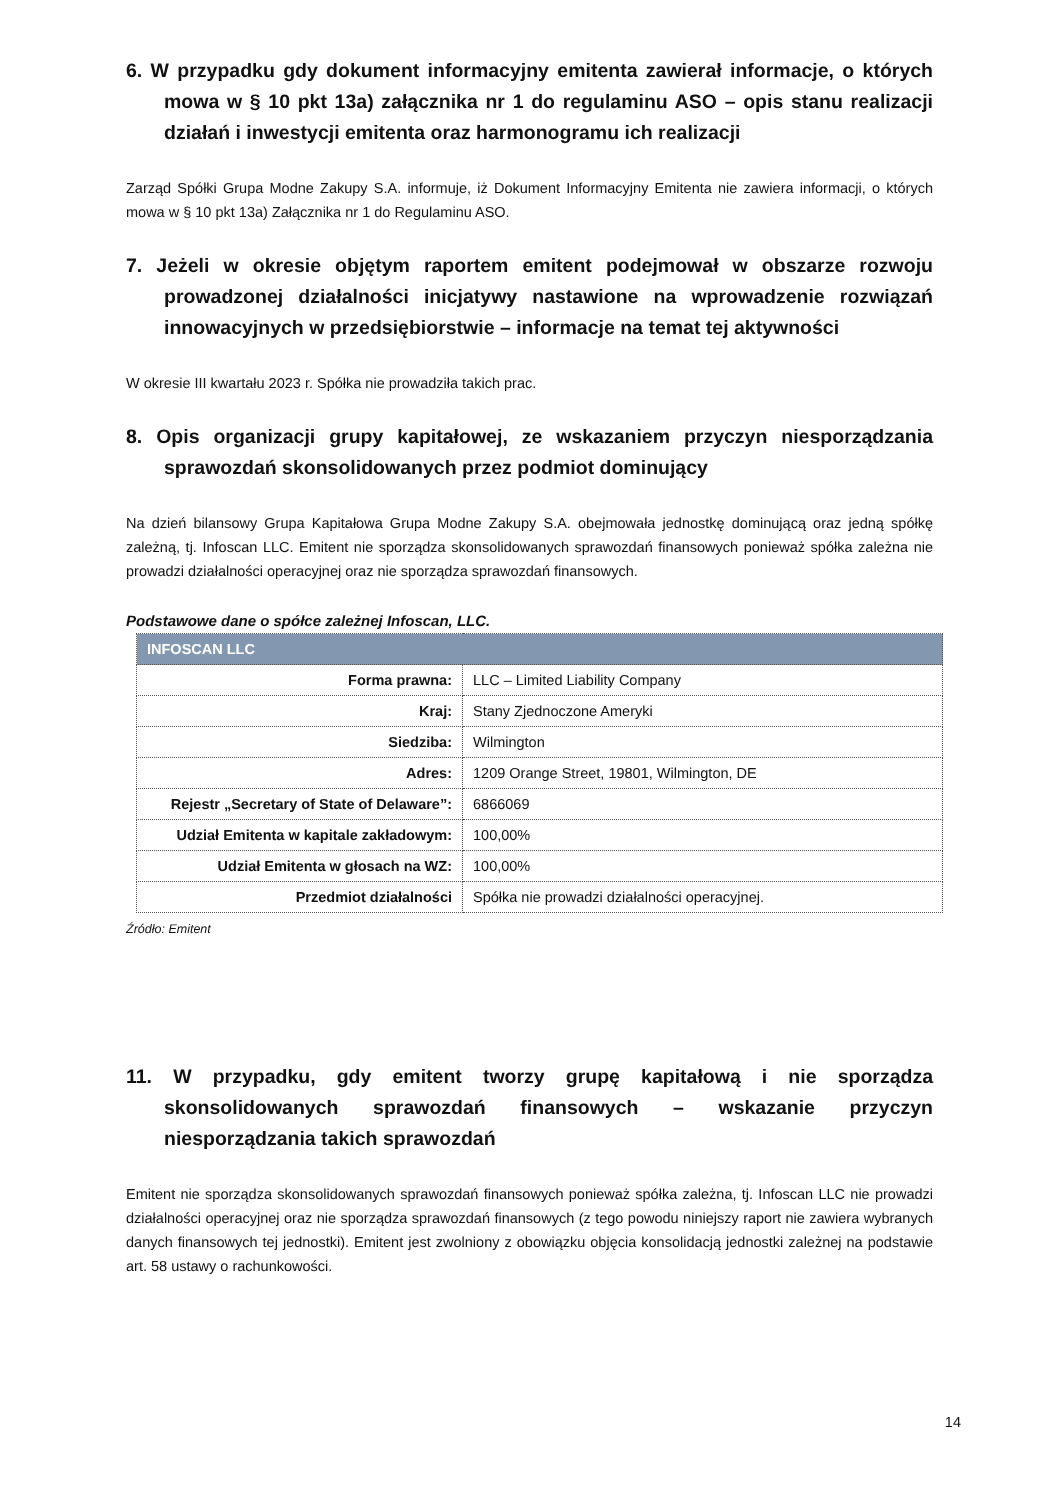6. W przypadku gdy dokument informacyjny emitenta zawierał informacje, o których mowa w § 10 pkt 13a) załącznika nr 1 do regulaminu ASO – opis stanu realizacji działań i inwestycji emitenta oraz harmonogramu ich realizacji
Zarząd Spółki Grupa Modne Zakupy S.A. informuje, iż Dokument Informacyjny Emitenta nie zawiera informacji, o których mowa w § 10 pkt 13a) Załącznika nr 1 do Regulaminu ASO.
7. Jeżeli w okresie objętym raportem emitent podejmował w obszarze rozwoju prowadzonej działalności inicjatywy nastawione na wprowadzenie rozwiązań innowacyjnych w przedsiębiorstwie – informacje na temat tej aktywności
W okresie III kwartału 2023 r. Spółka nie prowadziła takich prac.
8. Opis organizacji grupy kapitałowej, ze wskazaniem przyczyn niesporządzania sprawozdań skonsolidowanych przez podmiot dominujący
Na dzień bilansowy Grupa Kapitałowa Grupa Modne Zakupy S.A. obejmowała jednostkę dominującą oraz jedną spółkę zależną, tj. Infoscan LLC. Emitent nie sporządza skonsolidowanych sprawozdań finansowych ponieważ spółka zależna nie prowadzi działalności operacyjnej oraz nie sporządza sprawozdań finansowych.
Podstawowe dane o spółce zależnej Infoscan, LLC.
| INFOSCAN LLC | |
| --- | --- |
| Forma prawna: | LLC – Limited Liability Company |
| Kraj: | Stany Zjednoczone Ameryki |
| Siedziba: | Wilmington |
| Adres: | 1209 Orange Street, 19801, Wilmington, DE |
| Rejestr „Secretary of State of Delaware”: | 6866069 |
| Udział Emitenta w kapitale zakładowym: | 100,00% |
| Udział Emitenta w głosach na WZ: | 100,00% |
| Przedmiot działalności | Spółka nie prowadzi działalności operacyjnej. |
Źródło: Emitent
11. W przypadku, gdy emitent tworzy grupę kapitałową i nie sporządza skonsolidowanych sprawozdań finansowych – wskazanie przyczyn niesporządzania takich sprawozdań
Emitent nie sporządza skonsolidowanych sprawozdań finansowych ponieważ spółka zależna, tj. Infoscan LLC nie prowadzi działalności operacyjnej oraz nie sporządza sprawozdań finansowych (z tego powodu niniejszy raport nie zawiera wybranych danych finansowych tej jednostki). Emitent jest zwolniony z obowiązku objęcia konsolidacją jednostki zależnej na podstawie art. 58 ustawy o rachunkowości.
14